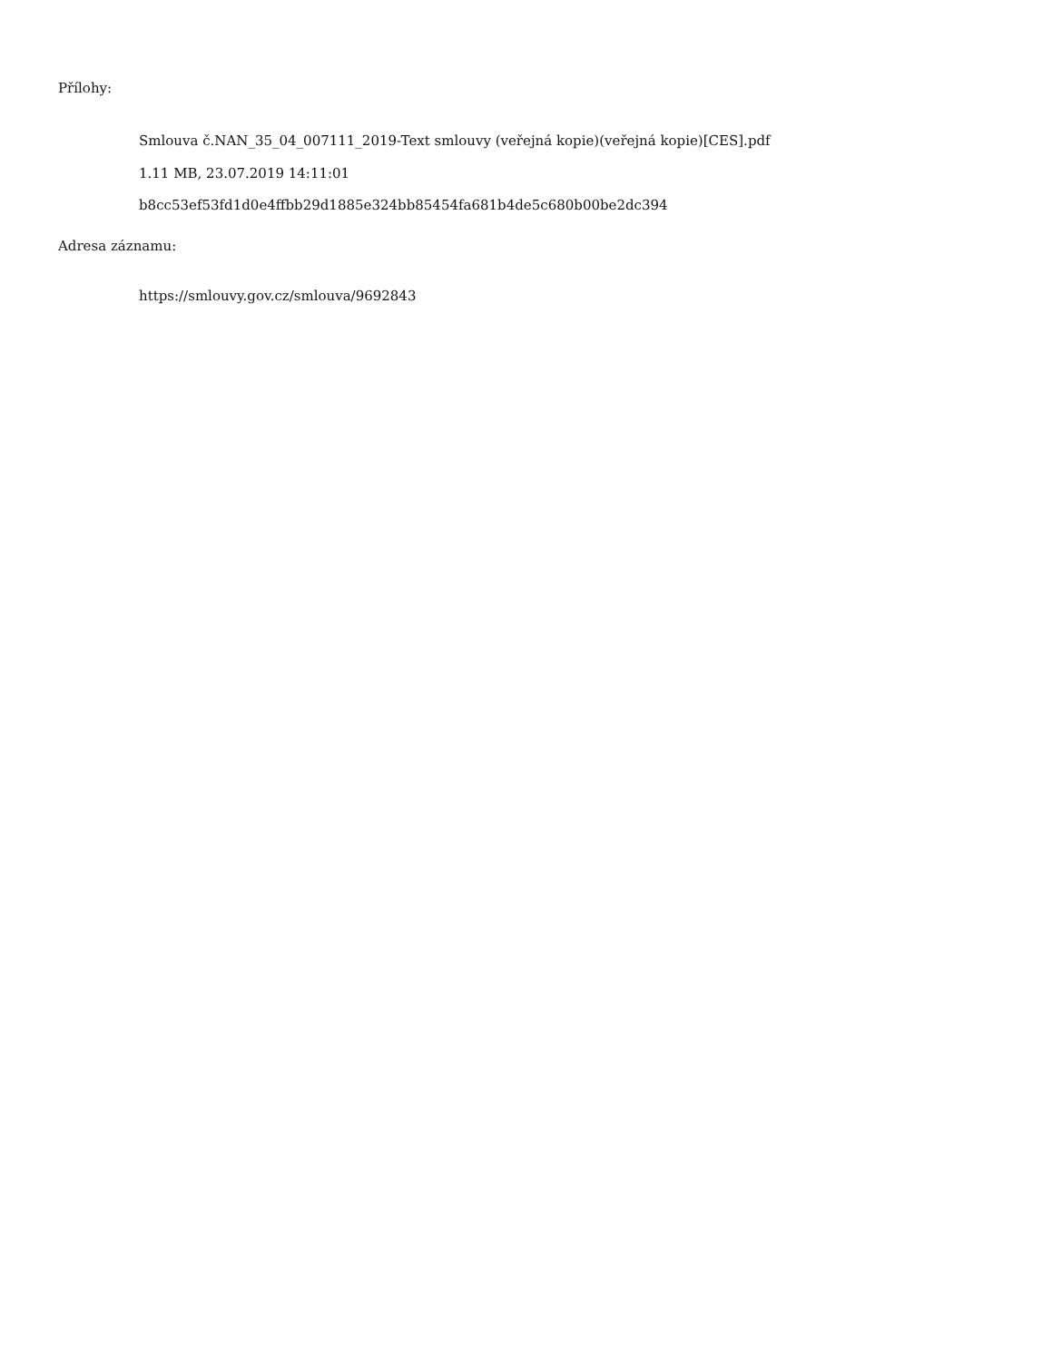Přílohy:
Smlouva č.NAN_35_04_007111_2019-Text smlouvy (veřejná kopie)(veřejná kopie)[CES].pdf
1.11 MB, 23.07.2019 14:11:01
b8cc53ef53fd1d0e4ffbb29d1885e324bb85454fa681b4de5c680b00be2dc394
Adresa záznamu:
https://smlouvy.gov.cz/smlouva/9692843